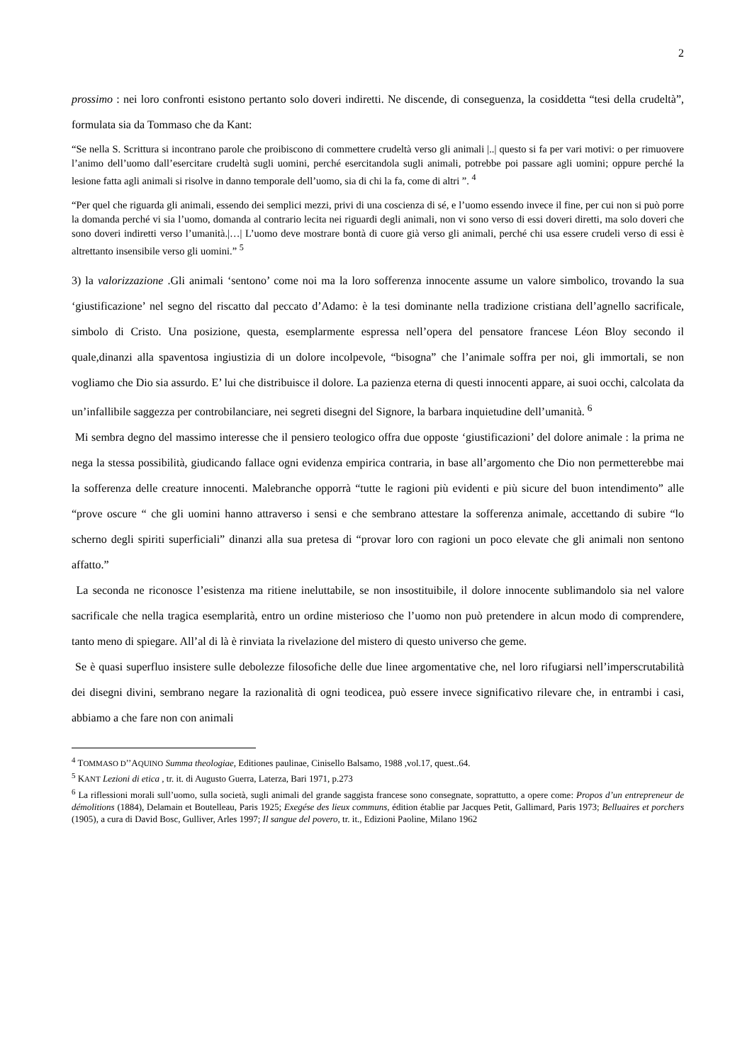2
prossimo : nei loro confronti esistono pertanto solo doveri indiretti. Ne discende, di conseguenza, la cosiddetta “tesi della crudeltà”, formulata sia da Tommaso che da Kant:
“Se nella S. Scrittura si incontrano parole che proibiscono di commettere crudeltà verso gli animali |..| questo si fa per vari motivi: o per rimuovere l’animo dell’uomo dall’esercitare crudeltà sugli uomini, perché esercitandola sugli animali, potrebbe poi passare agli uomini; oppure perché la lesione fatta agli animali si risolve in danno temporale dell’uomo, sia di chi la fa, come di altri ”. <sup>4</sup>
“Per quel che riguarda gli animali, essendo dei semplici mezzi, privi di una coscienza di sé, e l’uomo essendo invece il fine, per cui non si può porre la domanda perché vi sia l’uomo, domanda al contrario lecita nei riguardi degli animali, non vi sono verso di essi doveri diretti, ma solo doveri che sono doveri indiretti verso l’umanità.|…| L’uomo deve mostrare bontà di cuore già verso gli animali, perché chi usa essere crudeli verso di essi è altrettanto insensibile verso gli uomini.” <sup>5</sup>
3) la valorizzazione .Gli animali ‘sentono’ come noi ma la loro sofferenza innocente assume un valore simbolico, trovando la sua ‘giustificazione’ nel segno del riscatto dal peccato d’Adamo: è la tesi dominante nella tradizione cristiana dell’agnello sacrificale, simbolo di Cristo. Una posizione, questa, esemplarmente espressa nell’opera del pensatore francese Léon Bloy secondo il quale,dinanzi alla spaventosa ingiustizia di un dolore incolpevole, “bisogna” che l’animale soffra per noi, gli immortali, se non vogliamo che Dio sia assurdo. E’ lui che distribuisce il dolore. La pazienza eterna di questi innocenti appare, ai suoi occhi, calcolata da un’infallibile saggezza per controbilanciare, nei segreti disegni del Signore, la barbara inquietudine dell’umanità. <sup>6</sup>
Mi sembra degno del massimo interesse che il pensiero teologico offra due opposte ‘giustificazioni’ del dolore animale : la prima ne nega la stessa possibilità, giudicando fallace ogni evidenza empirica contraria, in base all’argomento che Dio non permetterebbe mai la sofferenza delle creature innocenti. Malebranche opporrà “tutte le ragioni più evidenti e più sicure del buon intendimento” alle “prove oscure “ che gli uomini hanno attraverso i sensi e che sembrano attestare la sofferenza animale, accettando di subire “lo scherno degli spiriti superficiali” dinanzi alla sua pretesa di “provar loro con ragioni un poco elevate che gli animali non sentono affatto.”
La seconda ne riconosce l’esistenza ma ritiene ineluttabile, se non insostituibile, il dolore innocente sublimandolo sia nel valore sacrificale che nella tragica esemplarità, entro un ordine misterioso che l’uomo non può pretendere in alcun modo di comprendere, tanto meno di spiegare. All’al di là è rinviata la rivelazione del mistero di questo universo che geme.
Se è quasi superfluo insistere sulle debolezze filosofiche delle due linee argomentative che, nel loro rifugiarsi nell’imperscrutabilità dei disegni divini, sembrano negare la razionalità di ogni teodicea, può essere invece significativo rilevare che, in entrambi i casi, abbiamo a che fare non con animali
<sup>4</sup> TOMMASO D’’AQUINO Summa theologiae, Editiones paulinae, Cinisello Balsamo, 1988 ,vol.17, quest..64.
<sup>5</sup> KANT Lezioni di etica , tr. it. di Augusto Guerra, Laterza, Bari 1971, p.273
<sup>6</sup> La riflessioni morali sull’uomo, sulla società, sugli animali del grande saggista francese sono consegnate, soprattutto, a opere come: Propos d’un entrepreneur de démolitions (1884), Delamain et Boutelleau, Paris 1925; Exegése des lieux communs, édition établie par Jacques Petit, Gallimard, Paris 1973; Belluaires et porchers (1905), a cura di David Bosc, Gulliver, Arles 1997; Il sangue del povero, tr. it., Edizioni Paoline, Milano 1962